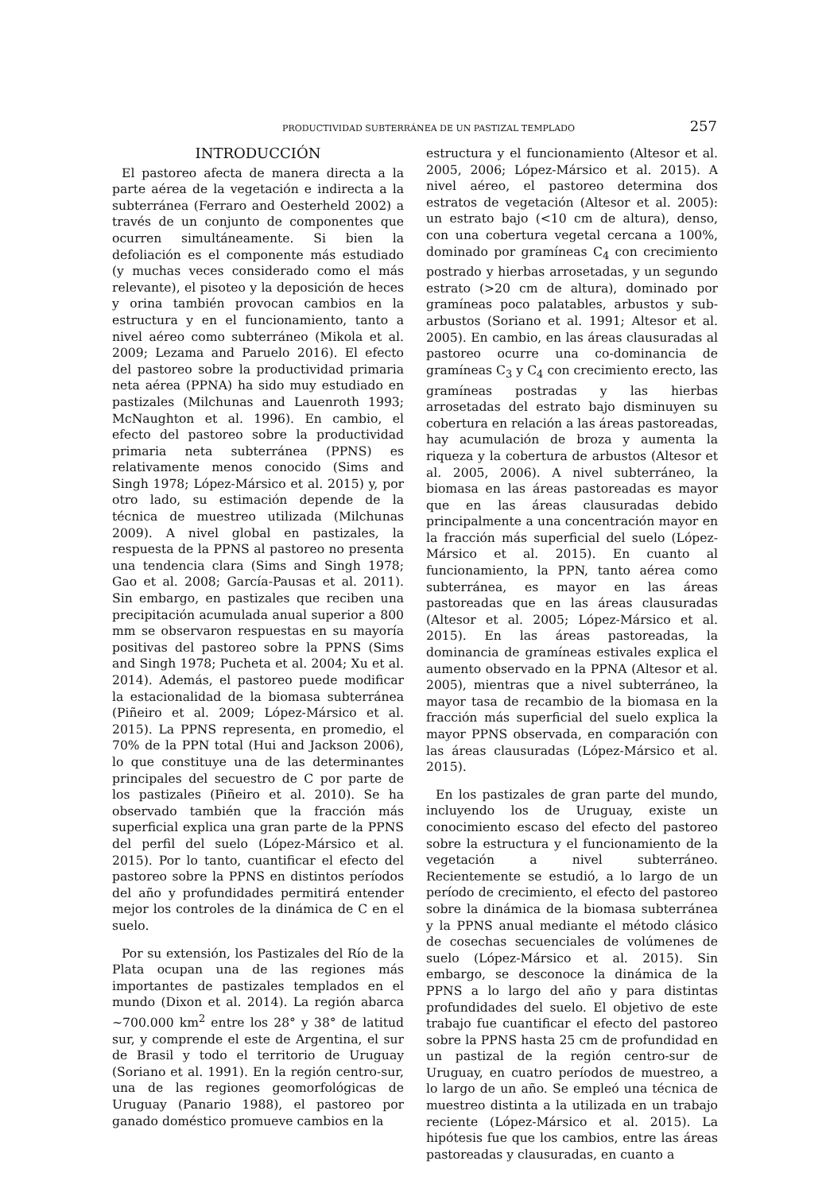PRODUCTIVIDAD SUBTERRÁNEA DE UN PASTIZAL TEMPLADO 257
INTRODUCCIÓN
El pastoreo afecta de manera directa a la parte aérea de la vegetación e indirecta a la subterránea (Ferraro and Oesterheld 2002) a través de un conjunto de componentes que ocurren simultáneamente. Si bien la defoliación es el componente más estudiado (y muchas veces considerado como el más relevante), el pisoteo y la deposición de heces y orina también provocan cambios en la estructura y en el funcionamiento, tanto a nivel aéreo como subterráneo (Mikola et al. 2009; Lezama and Paruelo 2016). El efecto del pastoreo sobre la productividad primaria neta aérea (PPNA) ha sido muy estudiado en pastizales (Milchunas and Lauenroth 1993; McNaughton et al. 1996). En cambio, el efecto del pastoreo sobre la productividad primaria neta subterránea (PPNS) es relativamente menos conocido (Sims and Singh 1978; López-Mársico et al. 2015) y, por otro lado, su estimación depende de la técnica de muestreo utilizada (Milchunas 2009). A nivel global en pastizales, la respuesta de la PPNS al pastoreo no presenta una tendencia clara (Sims and Singh 1978; Gao et al. 2008; García-Pausas et al. 2011). Sin embargo, en pastizales que reciben una precipitación acumulada anual superior a 800 mm se observaron respuestas en su mayoría positivas del pastoreo sobre la PPNS (Sims and Singh 1978; Pucheta et al. 2004; Xu et al. 2014). Además, el pastoreo puede modificar la estacionalidad de la biomasa subterránea (Piñeiro et al. 2009; López-Mársico et al. 2015). La PPNS representa, en promedio, el 70% de la PPN total (Hui and Jackson 2006), lo que constituye una de las determinantes principales del secuestro de C por parte de los pastizales (Piñeiro et al. 2010). Se ha observado también que la fracción más superficial explica una gran parte de la PPNS del perfil del suelo (López-Mársico et al. 2015). Por lo tanto, cuantificar el efecto del pastoreo sobre la PPNS en distintos períodos del año y profundidades permitirá entender mejor los controles de la dinámica de C en el suelo.
Por su extensión, los Pastizales del Río de la Plata ocupan una de las regiones más importantes de pastizales templados en el mundo (Dixon et al. 2014). La región abarca ~700.000 km<sup>2</sup> entre los 28° y 38° de latitud sur, y comprende el este de Argentina, el sur de Brasil y todo el territorio de Uruguay (Soriano et al. 1991). En la región centro-sur, una de las regiones geomorfológicas de Uruguay (Panario 1988), el pastoreo por ganado doméstico promueve cambios en la
estructura y el funcionamiento (Altesor et al. 2005, 2006; López-Mársico et al. 2015). A nivel aéreo, el pastoreo determina dos estratos de vegetación (Altesor et al. 2005): un estrato bajo (<10 cm de altura), denso, con una cobertura vegetal cercana a 100%, dominado por gramíneas C<sub>4</sub> con crecimiento postrado y hierbas arrosetadas, y un segundo estrato (>20 cm de altura), dominado por gramíneas poco palatables, arbustos y sub-arbustos (Soriano et al. 1991; Altesor et al. 2005). En cambio, en las áreas clausuradas al pastoreo ocurre una co-dominancia de gramíneas C<sub>3</sub> y C<sub>4</sub> con crecimiento erecto, las gramíneas postradas y las hierbas arrosetadas del estrato bajo disminuyen su cobertura en relación a las áreas pastoreadas, hay acumulación de broza y aumenta la riqueza y la cobertura de arbustos (Altesor et al. 2005, 2006). A nivel subterráneo, la biomasa en las áreas pastoreadas es mayor que en las áreas clausuradas debido principalmente a una concentración mayor en la fracción más superficial del suelo (López-Mársico et al. 2015). En cuanto al funcionamiento, la PPN, tanto aérea como subterránea, es mayor en las áreas pastoreadas que en las áreas clausuradas (Altesor et al. 2005; López-Mársico et al. 2015). En las áreas pastoreadas, la dominancia de gramíneas estivales explica el aumento observado en la PPNA (Altesor et al. 2005), mientras que a nivel subterráneo, la mayor tasa de recambio de la biomasa en la fracción más superficial del suelo explica la mayor PPNS observada, en comparación con las áreas clausuradas (López-Mársico et al. 2015).
En los pastizales de gran parte del mundo, incluyendo los de Uruguay, existe un conocimiento escaso del efecto del pastoreo sobre la estructura y el funcionamiento de la vegetación a nivel subterráneo. Recientemente se estudió, a lo largo de un período de crecimiento, el efecto del pastoreo sobre la dinámica de la biomasa subterránea y la PPNS anual mediante el método clásico de cosechas secuenciales de volúmenes de suelo (López-Mársico et al. 2015). Sin embargo, se desconoce la dinámica de la PPNS a lo largo del año y para distintas profundidades del suelo. El objetivo de este trabajo fue cuantificar el efecto del pastoreo sobre la PPNS hasta 25 cm de profundidad en un pastizal de la región centro-sur de Uruguay, en cuatro períodos de muestreo, a lo largo de un año. Se empleó una técnica de muestreo distinta a la utilizada en un trabajo reciente (López-Mársico et al. 2015). La hipótesis fue que los cambios, entre las áreas pastoreadas y clausuradas, en cuanto a